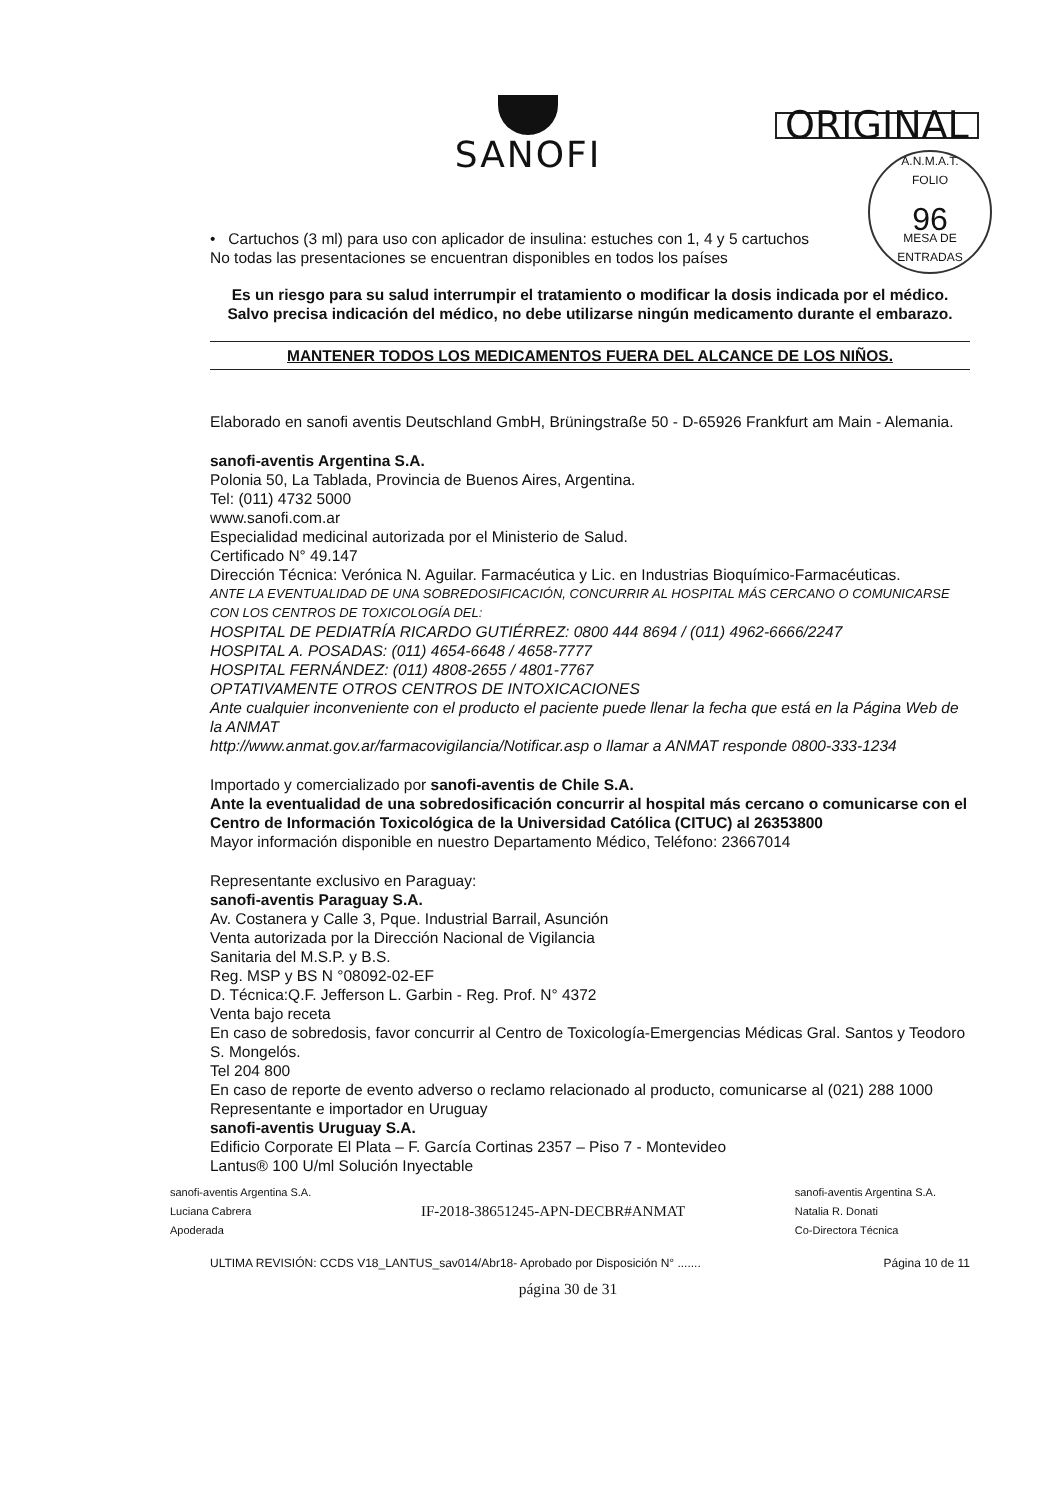SANOFI
ORIGINAL
A.N.M.A.T.
FOLIO
96
MESA DE ENTRADAS
• Cartuchos (3 ml) para uso con aplicador de insulina: estuches con 1, 4 y 5 cartuchos
No todas las presentaciones se encuentran disponibles en todos los países
Es un riesgo para su salud interrumpir el tratamiento o modificar la dosis indicada por el médico.
Salvo precisa indicación del médico, no debe utilizarse ningún medicamento durante el embarazo.
MANTENER TODOS LOS MEDICAMENTOS FUERA DEL ALCANCE DE LOS NIÑOS.
Elaborado en sanofi aventis Deutschland GmbH, Brüningstraße 50 - D-65926 Frankfurt am Main - Alemania.
sanofi-aventis Argentina S.A.
Polonia 50, La Tablada, Provincia de Buenos Aires, Argentina.
Tel: (011) 4732 5000
www.sanofi.com.ar
Especialidad medicinal autorizada por el Ministerio de Salud.
Certificado N° 49.147
Dirección Técnica: Verónica N. Aguilar. Farmacéutica y Lic. en Industrias Bioquímico-Farmacéuticas.
ANTE LA EVENTUALIDAD DE UNA SOBREDOSIFICACIÓN, CONCURRIR AL HOSPITAL MÁS CERCANO O COMUNICARSE CON LOS CENTROS DE TOXICOLOGÍA DEL:
HOSPITAL DE PEDIATRÍA RICARDO GUTIÉRREZ: 0800 444 8694 / (011) 4962-6666/2247
HOSPITAL A. POSADAS: (011) 4654-6648 / 4658-7777
HOSPITAL FERNÁNDEZ: (011) 4808-2655 / 4801-7767
OPTATIVAMENTE OTROS CENTROS DE INTOXICACIONES
Ante cualquier inconveniente con el producto el paciente puede llenar la fecha que está en la Página Web de la ANMAT
http://www.anmat.gov.ar/farmacovigilancia/Notificar.asp o llamar a ANMAT responde 0800-333-1234
Importado y comercializado por sanofi-aventis de Chile S.A.
Ante la eventualidad de una sobredosificación concurrir al hospital más cercano o comunicarse con el Centro de Información Toxicológica de la Universidad Católica (CITUC) al 26353800
Mayor información disponible en nuestro Departamento Médico, Teléfono: 23667014
Representante exclusivo en Paraguay:
sanofi-aventis Paraguay S.A.
Av. Costanera y Calle 3, Pque. Industrial Barrail, Asunción
Venta autorizada por la Dirección Nacional de Vigilancia
Sanitaria del M.S.P. y B.S.
Reg. MSP y BS N °08092-02-EF
D. Técnica:Q.F. Jefferson L. Garbin - Reg. Prof. N° 4372
Venta bajo receta
En caso de sobredosis, favor concurrir al Centro de Toxicología-Emergencias Médicas Gral. Santos y Teodoro S. Mongelós.
Tel 204 800
En caso de reporte de evento adverso o reclamo relacionado al producto, comunicarse al (021) 288 1000
Representante e importador en Uruguay
sanofi-aventis Uruguay S.A.
Edificio Corporate El Plata – F. García Cortinas 2357 – Piso 7 - Montevideo
Lantus® 100 U/ml Solución Inyectable
sanofi-aventis Argentina S.A.
Luciana Cabrera
Apoderada
IF-2018-38651245-APN-DECBR#ANMAT
sanofi-aventis Argentina S.A.
Natalia R. Donati
Co-Directora Técnica
ULTIMA REVISIÓN: CCDS V18_LANTUS_sav014/Abr18- Aprobado por Disposición N° ....... Página 10 de 11
página 30 de 31